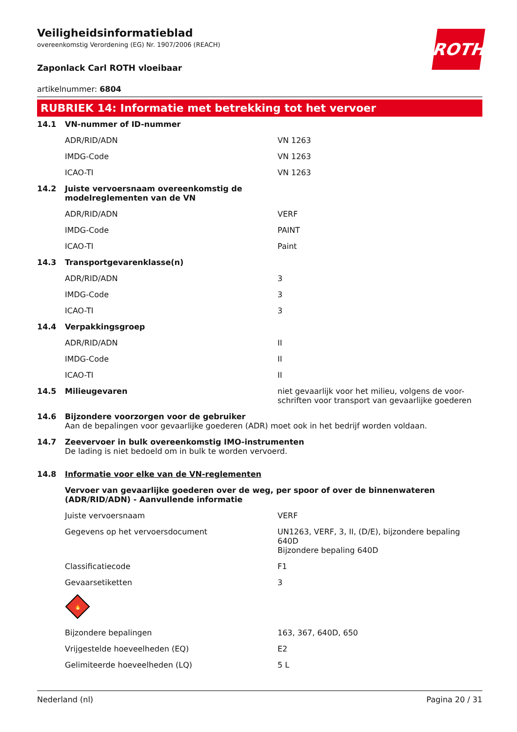ROTH
Veiligheidsinformatieblad
overeenkomstig Verordening (EG) Nr. 1907/2006 (REACH)
Zaponlack Carl ROTH vloeibaar
artikelnummer: 6804
RUBRIEK 14: Informatie met betrekking tot het vervoer
| 14.1 | VN-nummer of ID-nummer | |
| | ADR/RID/ADN | VN 1263 |
| | IMDG-Code | VN 1263 |
| | ICAO-TI | VN 1263 |
| 14.2 | Juiste vervoersnaam overeenkomstig de modelreglementen van de VN | |
| | ADR/RID/ADN | VERF |
| | IMDG-Code | PAINT |
| | ICAO-TI | Paint |
| 14.3 | Transportgevarenklasse(n) | |
| | ADR/RID/ADN | 3 |
| | IMDG-Code | 3 |
| | ICAO-TI | 3 |
| 14.4 | Verpakkingsgroep | |
| | ADR/RID/ADN | II |
| | IMDG-Code | II |
| | ICAO-TI | II |
| 14.5 | Milieugevaren | niet gevaarlijk voor het milieu, volgens de voor-schriften voor transport van gevaarlijke goederen |
| 14.6 | Bijzondere voorzorgen voor de gebruiker Aan de bepalingen voor gevaarlijke goederen (ADR) moet ook in het bedrijf worden voldaan. | |
| 14.7 | Zeevervoer in bulk overeenkomstig IMO-instrumenten De lading is niet bedoeld om in bulk te worden vervoerd. | |
| 14.8 | Informatie voor elke van de VN-reglementen | |
| | Vervoer van gevaarlijke goederen over de weg, per spoor of over de binnenwateren (ADR/RID/ADN) - Aanvullende informatie | |
| | Juiste vervoersnaam | VERF |
| | Gegevens op het vervoersdocument | UN1263, VERF, 3, II, (D/E), bijzondere bepaling 640D Bijzondere bepaling 640D |
| | Classificatiecode | F1 |
| | Gevaarsetiketten | 3 |
| | 🔥 | |
| | Bijzondere bepalingen | 163, 367, 640D, 650 |
| | Vrijgestelde hoeveelheden (EQ) | E2 |
| | Gelimiteerde hoeveelheden (LQ) | 5 L |
Nederland (nl) Pagina 20 / 31